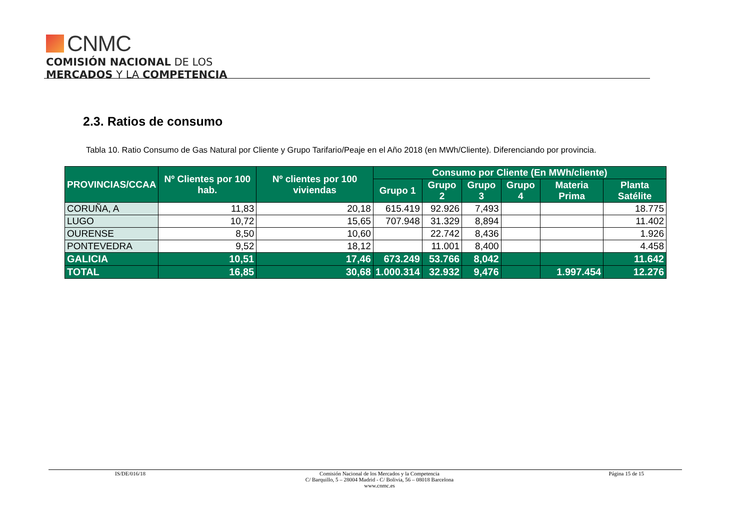CNMC
COMISIÓN NACIONAL DE LOS
MERCADOS Y LA COMPETENCIA
2.3. Ratios de consumo
Tabla 10. Ratio Consumo de Gas Natural por Cliente y Grupo Tarifario/Peaje en el Año 2018 (en MWh/Cliente). Diferenciando por provincia.
| PROVINCIAS/CCAA | Nº Clientes por 100 hab. | Nº clientes por 100 viviendas | Consumo por Cliente (En MWh/cliente) | | | | | |
| --- | --- | --- | --- | --- | --- | --- | --- | --- |
| | | | Grupo 1 | Grupo 2 | Grupo 3 | Grupo 4 | Materia Prima | Planta Satélite |
| CORUÑA, A | 11,83 | 20,18 | 615.419 | 92.926 | 7,493 | | | 18.775 |
| LUGO | 10,72 | 15,65 | 707.948 | 31.329 | 8,894 | | | 11.402 |
| OURENSE | 8,50 | 10,60 | | 22.742 | 8,436 | | | 1.926 |
| PONTEVEDRA | 9,52 | 18,12 | | 11.001 | 8,400 | | | 4.458 |
| GALICIA | 10,51 | 17,46 | 673.249 | 53.766 | 8,042 | | | 11.642 |
| TOTAL | 16,85 | 30,68 | 1.000.314 | 32.932 | 9,476 | | 1.997.454 | 12.276 |
IS/DE/016/18 Comisión Nacional de los Mercados y la Competencia
C/ Barquillo, 5 – 28004 Madrid - C/ Bolivia, 56 – 08018 Barcelona
www.cnmc.es
Página 15 de 15